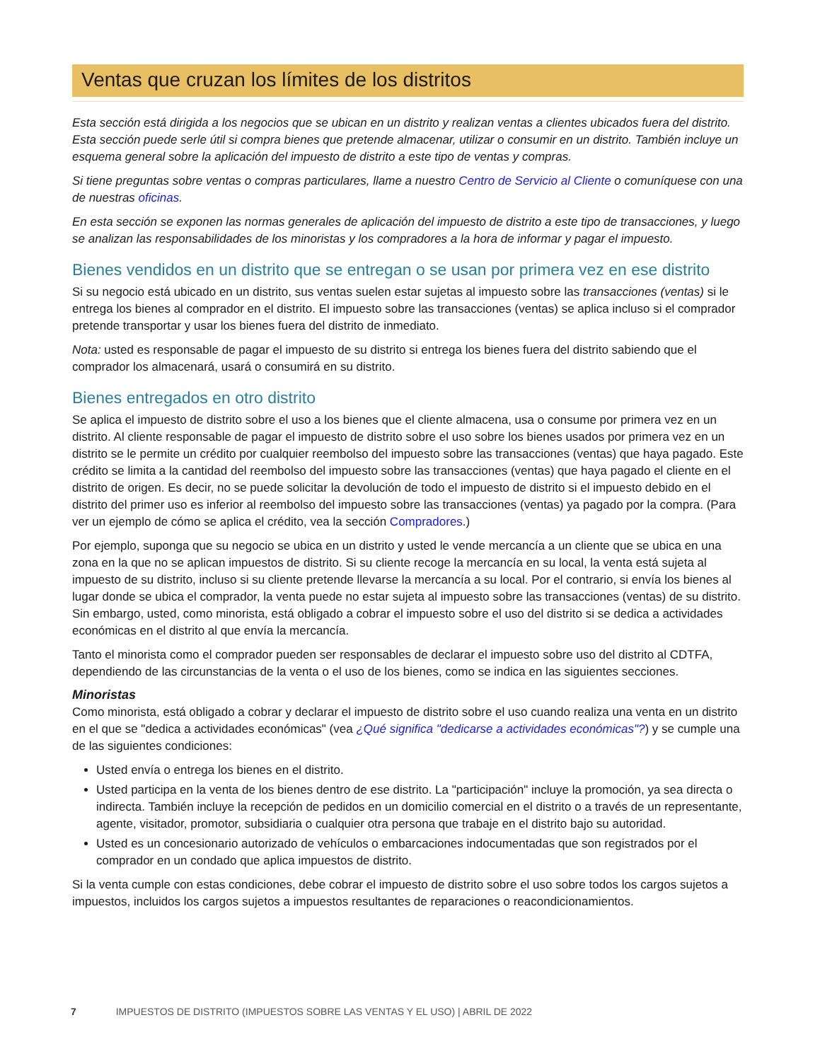Ventas que cruzan los límites de los distritos
Esta sección está dirigida a los negocios que se ubican en un distrito y realizan ventas a clientes ubicados fuera del distrito. Esta sección puede serle útil si compra bienes que pretende almacenar, utilizar o consumir en un distrito. También incluye un esquema general sobre la aplicación del impuesto de distrito a este tipo de ventas y compras.
Si tiene preguntas sobre ventas o compras particulares, llame a nuestro Centro de Servicio al Cliente o comuníquese con una de nuestras oficinas.
En esta sección se exponen las normas generales de aplicación del impuesto de distrito a este tipo de transacciones, y luego se analizan las responsabilidades de los minoristas y los compradores a la hora de informar y pagar el impuesto.
Bienes vendidos en un distrito que se entregan o se usan por primera vez en ese distrito
Si su negocio está ubicado en un distrito, sus ventas suelen estar sujetas al impuesto sobre las transacciones (ventas) si le entrega los bienes al comprador en el distrito. El impuesto sobre las transacciones (ventas) se aplica incluso si el comprador pretende transportar y usar los bienes fuera del distrito de inmediato.
Nota: usted es responsable de pagar el impuesto de su distrito si entrega los bienes fuera del distrito sabiendo que el comprador los almacenará, usará o consumirá en su distrito.
Bienes entregados en otro distrito
Se aplica el impuesto de distrito sobre el uso a los bienes que el cliente almacena, usa o consume por primera vez en un distrito. Al cliente responsable de pagar el impuesto de distrito sobre el uso sobre los bienes usados por primera vez en un distrito se le permite un crédito por cualquier reembolso del impuesto sobre las transacciones (ventas) que haya pagado. Este crédito se limita a la cantidad del reembolso del impuesto sobre las transacciones (ventas) que haya pagado el cliente en el distrito de origen. Es decir, no se puede solicitar la devolución de todo el impuesto de distrito si el impuesto debido en el distrito del primer uso es inferior al reembolso del impuesto sobre las transacciones (ventas) ya pagado por la compra. (Para ver un ejemplo de cómo se aplica el crédito, vea la sección Compradores.)
Por ejemplo, suponga que su negocio se ubica en un distrito y usted le vende mercancía a un cliente que se ubica en una zona en la que no se aplican impuestos de distrito. Si su cliente recoge la mercancía en su local, la venta está sujeta al impuesto de su distrito, incluso si su cliente pretende llevarse la mercancía a su local. Por el contrario, si envía los bienes al lugar donde se ubica el comprador, la venta puede no estar sujeta al impuesto sobre las transacciones (ventas) de su distrito. Sin embargo, usted, como minorista, está obligado a cobrar el impuesto sobre el uso del distrito si se dedica a actividades económicas en el distrito al que envía la mercancía.
Tanto el minorista como el comprador pueden ser responsables de declarar el impuesto sobre uso del distrito al CDTFA, dependiendo de las circunstancias de la venta o el uso de los bienes, como se indica en las siguientes secciones.
Minoristas
Como minorista, está obligado a cobrar y declarar el impuesto de distrito sobre el uso cuando realiza una venta en un distrito en el que se "dedica a actividades económicas" (vea ¿Qué significa "dedicarse a actividades económicas"?) y se cumple una de las siguientes condiciones:
Usted envía o entrega los bienes en el distrito.
Usted participa en la venta de los bienes dentro de ese distrito. La "participación" incluye la promoción, ya sea directa o indirecta. También incluye la recepción de pedidos en un domicilio comercial en el distrito o a través de un representante, agente, visitador, promotor, subsidiaria o cualquier otra persona que trabaje en el distrito bajo su autoridad.
Usted es un concesionario autorizado de vehículos o embarcaciones indocumentadas que son registrados por el comprador en un condado que aplica impuestos de distrito.
Si la venta cumple con estas condiciones, debe cobrar el impuesto de distrito sobre el uso sobre todos los cargos sujetos a impuestos, incluidos los cargos sujetos a impuestos resultantes de reparaciones o reacondicionamientos.
7 IMPUESTOS DE DISTRITO (IMPUESTOS SOBRE LAS VENTAS Y EL USO) | ABRIL DE 2022